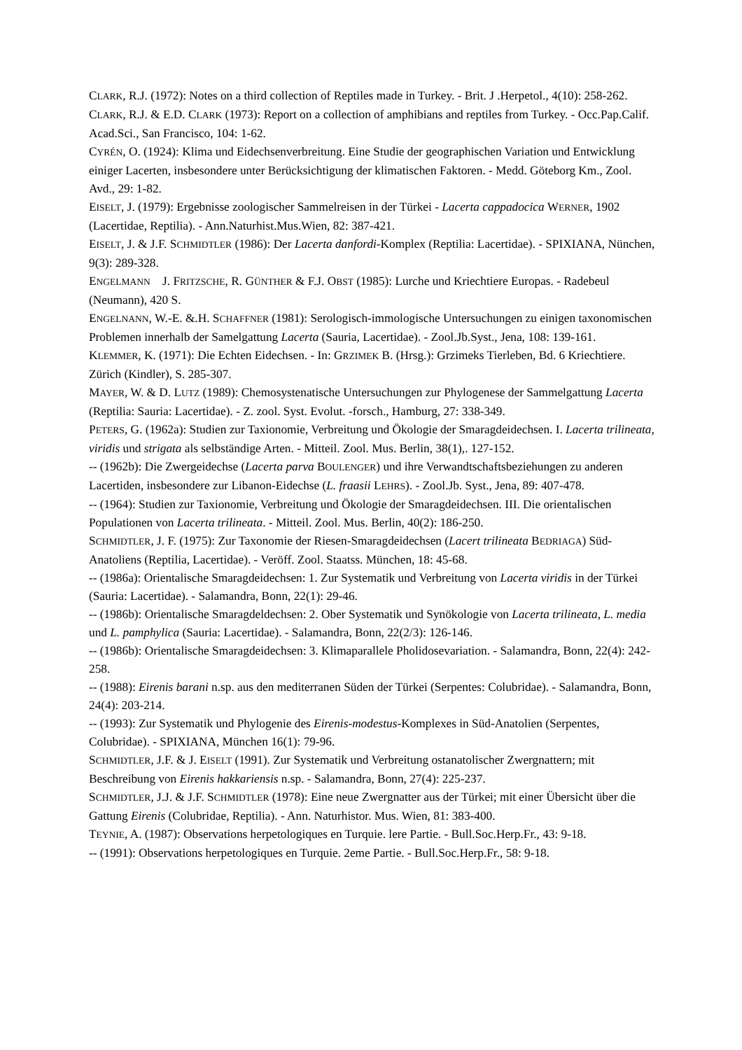CLARK, R.J. (1972): Notes on a third collection of Reptiles made in Turkey. - Brit. J .Herpetol., 4(10): 258-262.
CLARK, R.J. & E.D. CLARK (1973): Report on a collection of amphibians and reptiles from Turkey. - Occ.Pap.Calif. Acad.Sci., San Francisco, 104: 1-62.
CYRÉN, O. (1924): Klima und Eidechsenverbreitung. Eine Studie der geographischen Variation und Entwicklung einiger Lacerten, insbesondere unter Berücksichtigung der klimatischen Faktoren. - Medd. Göteborg Km., Zool. Avd., 29: 1-82.
EISELT, J. (1979): Ergebnisse zoologischer Sammelreisen in der Türkei - Lacerta cappadocica WERNER, 1902 (Lacertidae, Reptilia). - Ann.Naturhist.Mus.Wien, 82: 387-421.
EISELT, J. & J.F. SCHMIDTLER (1986): Der Lacerta danfordi-Komplex (Reptilia: Lacertidae). - SPIXIANA, Nünchen, 9(3): 289-328.
ENGELMANN J. FRITZSCHE, R. GÜNTHER & F.J. OBST (1985): Lurche und Kriechtiere Europas. - Radebeul (Neumann), 420 S.
ENGELNANN, W.-E. &.H. SCHAFFNER (1981): Serologisch-immologische Untersuchungen zu einigen taxonomischen Problemen innerhalb der Samelgattung Lacerta (Sauria, Lacertidae). - Zool.Jb.Syst., Jena, 108: 139-161.
KLEMMER, K. (1971): Die Echten Eidechsen. - In: GRZIMEK B. (Hrsg.): Grzimeks Tierleben, Bd. 6 Kriechtiere. Zürich (Kindler), S. 285-307.
MAYER, W. & D. LUTZ (1989): Chemosystenatische Untersuchungen zur Phylogenese der Sammelgattung Lacerta (Reptilia: Sauria: Lacertidae). - Z. zool. Syst. Evolut. -forsch., Hamburg, 27: 338-349.
PETERS, G. (1962a): Studien zur Taxionomie, Verbreitung und Ökologie der Smaragdeidechsen. I. Lacerta trilineata, viridis und strigata als selbständige Arten. - Mitteil. Zool. Mus. Berlin, 38(1),. 127-152.
-- (1962b): Die Zwergeidechse (Lacerta parva BOULENGER) und ihre Verwandtschaftsbeziehungen zu anderen Lacertiden, insbesondere zur Libanon-Eidechse (L. fraasii LEHRS). - Zool.Jb. Syst., Jena, 89: 407-478.
-- (1964): Studien zur Taxionomie, Verbreitung und Ökologie der Smaragdeidechsen. III. Die orientalischen Populationen von Lacerta trilineata. - Mitteil. Zool. Mus. Berlin, 40(2): 186-250.
SCHMIDTLER, J. F. (1975): Zur Taxonomie der Riesen-Smaragdeidechsen (Lacert trilineata BEDRIAGA) Süd-Anatoliens (Reptilia, Lacertidae). - Veröff. Zool. Staatss. München, 18: 45-68.
-- (1986a): Orientalische Smaragdeidechsen: 1. Zur Systematik und Verbreitung von Lacerta viridis in der Türkei (Sauria: Lacertidae). - Salamandra, Bonn, 22(1): 29-46.
-- (1986b): Orientalische Smaragdeldechsen: 2. Ober Systematik und Synökologie von Lacerta trilineata, L. media und L. pamphylica (Sauria: Lacertidae). - Salamandra, Bonn, 22(2/3): 126-146.
-- (1986b): Orientalische Smaragdeidechsen: 3. Klimaparallele Pholidosevariation. - Salamandra, Bonn, 22(4): 242-258.
-- (1988): Eirenis barani n.sp. aus den mediterranen Süden der Türkei (Serpentes: Colubridae). - Salamandra, Bonn, 24(4): 203-214.
-- (1993): Zur Systematik und Phylogenie des Eirenis-modestus-Komplexes in Süd-Anatolien (Serpentes, Colubridae). - SPIXIANA, München 16(1): 79-96.
SCHMIDTLER, J.F. & J. EISELT (1991). Zur Systematik und Verbreitung ostanatolischer Zwergnattern; mit Beschreibung von Eirenis hakkariensis n.sp. - Salamandra, Bonn, 27(4): 225-237.
SCHMIDTLER, J.J. & J.F. SCHMIDTLER (1978): Eine neue Zwergnatter aus der Türkei; mit einer Übersicht über die Gattung Eirenis (Colubridae, Reptilia). - Ann. Naturhistor. Mus. Wien, 81: 383-400.
TEYNIE, A. (1987): Observations herpetologiques en Turquie. lere Partie. - Bull.Soc.Herp.Fr., 43: 9-18.
-- (1991): Observations herpetologiques en Turquie. 2eme Partie. - Bull.Soc.Herp.Fr., 58: 9-18.